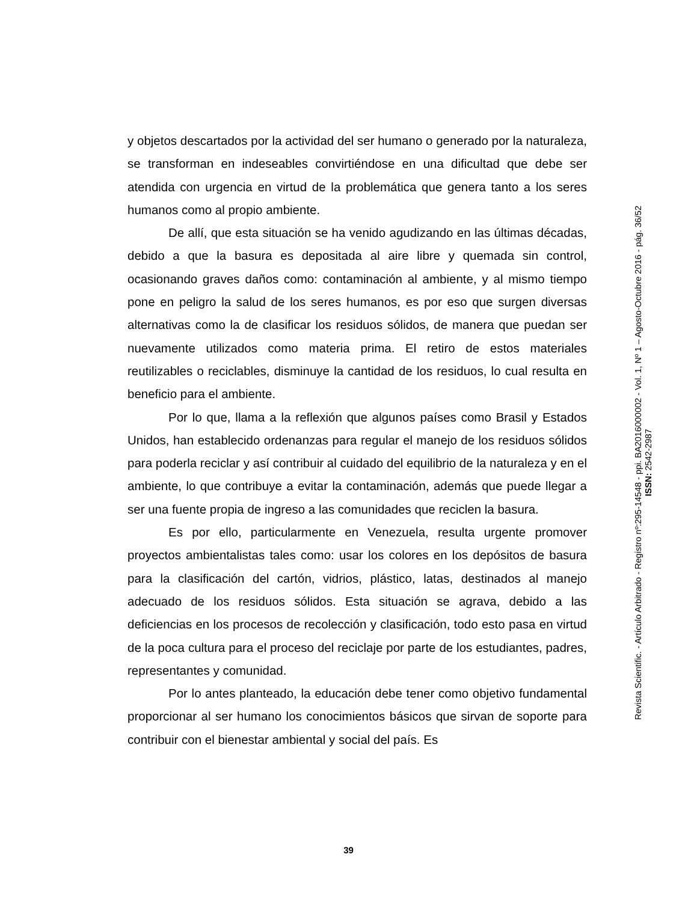y objetos descartados por la actividad del ser humano o generado por la naturaleza, se transforman en indeseables convirtiéndose en una dificultad que debe ser atendida con urgencia en virtud de la problemática que genera tanto a los seres humanos como al propio ambiente.
De allí, que esta situación se ha venido agudizando en las últimas décadas, debido a que la basura es depositada al aire libre y quemada sin control, ocasionando graves daños como: contaminación al ambiente, y al mismo tiempo pone en peligro la salud de los seres humanos, es por eso que surgen diversas alternativas como la de clasificar los residuos sólidos, de manera que puedan ser nuevamente utilizados como materia prima. El retiro de estos materiales reutilizables o reciclables, disminuye la cantidad de los residuos, lo cual resulta en beneficio para el ambiente.
Por lo que, llama a la reflexión que algunos países como Brasil y Estados Unidos, han establecido ordenanzas para regular el manejo de los residuos sólidos para poderla reciclar y así contribuir al cuidado del equilibrio de la naturaleza y en el ambiente, lo que contribuye a evitar la contaminación, además que puede llegar a ser una fuente propia de ingreso a las comunidades que reciclen la basura.
Es por ello, particularmente en Venezuela, resulta urgente promover proyectos ambientalistas tales como: usar los colores en los depósitos de basura para la clasificación del cartón, vidrios, plástico, latas, destinados al manejo adecuado de los residuos sólidos. Esta situación se agrava, debido a las deficiencias en los procesos de recolección y clasificación, todo esto pasa en virtud de la poca cultura para el proceso del reciclaje por parte de los estudiantes, padres, representantes y comunidad.
Por lo antes planteado, la educación debe tener como objetivo fundamental proporcionar al ser humano los conocimientos básicos que sirvan de soporte para contribuir con el bienestar ambiental y social del país. Es
Revista Scientific. - Artículo Arbitrado - Registro nº:295-14548 - ppi. BA2016000002 - Vol. 1, Nº 1 – Agosto-Octubre 2016 - pág. 36/52
ISSN: 2542-2987
39